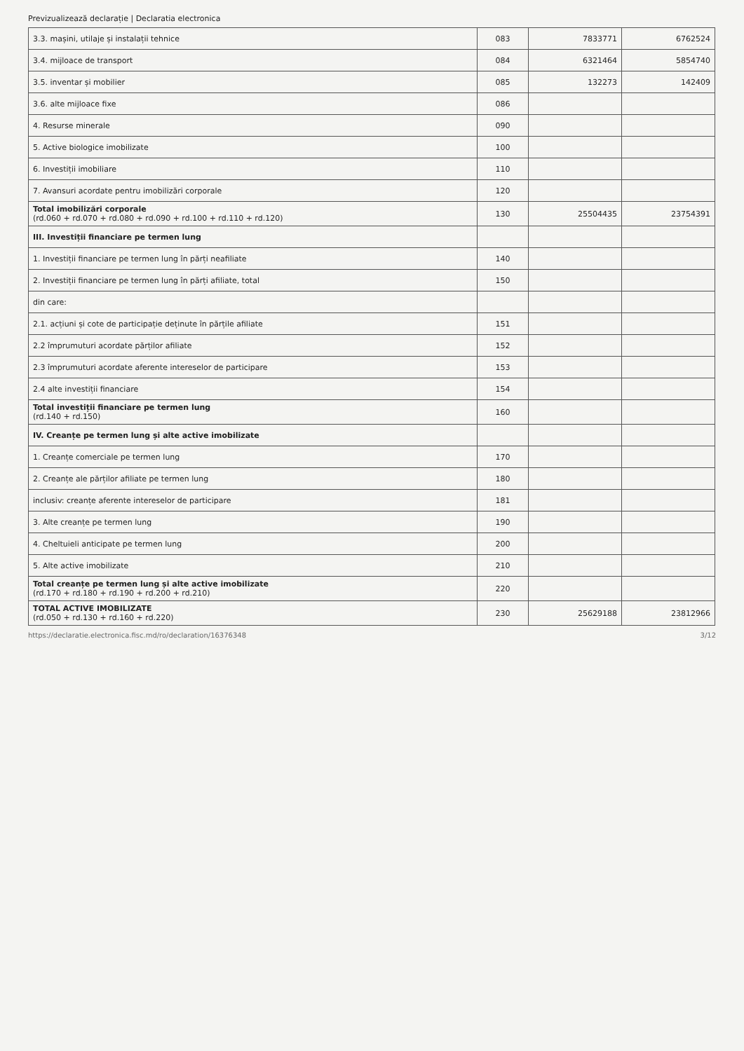Previzualizează declarație | Declaratia electronica
| 3.3. mașini, utilaje și instalații tehnice | 083 | 7833771 | 6762524 |
| 3.4. mijloace de transport | 084 | 6321464 | 5854740 |
| 3.5. inventar și mobilier | 085 | 132273 | 142409 |
| 3.6. alte mijloace fixe | 086 | | |
| 4. Resurse minerale | 090 | | |
| 5. Active biologice imobilizate | 100 | | |
| 6. Investiții imobiliare | 110 | | |
| 7. Avansuri acordate pentru imobilizări corporale | 120 | | |
| Total imobilizări corporale (rd.060 + rd.070 + rd.080 + rd.090 + rd.100 + rd.110 + rd.120) | 130 | 25504435 | 23754391 |
| III. Investiții financiare pe termen lung | | | |
| 1. Investiții financiare pe termen lung în părți neafiliate | 140 | | |
| 2. Investiții financiare pe termen lung în părți afiliate, total | 150 | | |
| din care: | | | |
| 2.1. acțiuni și cote de participație deținute în părțile afiliate | 151 | | |
| 2.2 împrumuturi acordate părților afiliate | 152 | | |
| 2.3 împrumuturi acordate aferente intereselor de participare | 153 | | |
| 2.4 alte investiții financiare | 154 | | |
| Total investiții financiare pe termen lung (rd.140 + rd.150) | 160 | | |
| IV. Creanțe pe termen lung și alte active imobilizate | | | |
| 1. Creanțe comerciale pe termen lung | 170 | | |
| 2. Creanțe ale părților afiliate pe termen lung | 180 | | |
| inclusiv: creanțe aferente intereselor de participare | 181 | | |
| 3. Alte creanțe pe termen lung | 190 | | |
| 4. Cheltuieli anticipate pe termen lung | 200 | | |
| 5. Alte active imobilizate | 210 | | |
| Total creanțe pe termen lung și alte active imobilizate (rd.170 + rd.180 + rd.190 + rd.200 + rd.210) | 220 | | |
| TOTAL ACTIVE IMOBILIZATE (rd.050 + rd.130 + rd.160 + rd.220) | 230 | 25629188 | 23812966 |
https://declaratie.electronica.fisc.md/ro/declaration/16376348 3/12